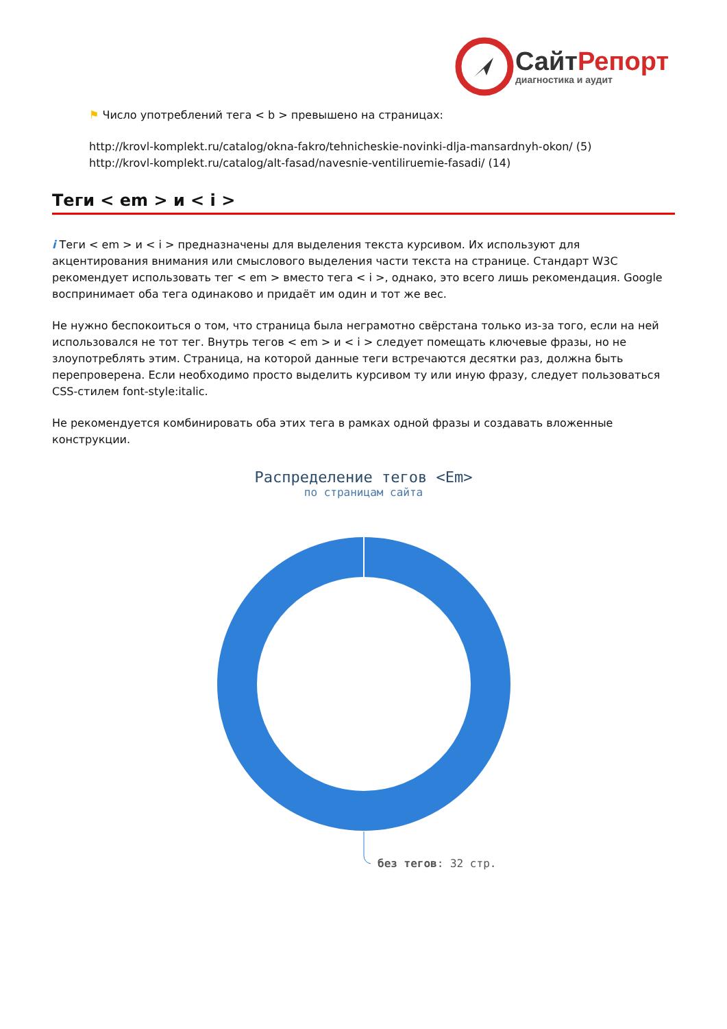СайтРепорт
диагностика и аудит
⚑ Число употреблений тега < b > превышено на страницах:
http://krovl-komplekt.ru/catalog/okna-fakro/tehnicheskie-novinki-dlja-mansardnyh-okon/ (5)
http://krovl-komplekt.ru/catalog/alt-fasad/navesnie-ventiliruemie-fasadi/ (14)
Теги < em > и < i >
i Теги < em > и < i > предназначены для выделения текста курсивом. Их используют для акцентирования внимания или смыслового выделения части текста на странице. Стандарт W3C рекомендует использовать тег < em > вместо тега < i >, однако, это всего лишь рекомендация. Google воспринимает оба тега одинаково и придаёт им один и тот же вес.
Не нужно беспокоиться о том, что страница была неграмотно свёрстана только из-за того, если на ней использовался не тот тег. Внутрь тегов < em > и < i > следует помещать ключевые фразы, но не злоупотреблять этим. Страница, на которой данные теги встречаются десятки раз, должна быть перепроверена. Если необходимо просто выделить курсивом ту или иную фразу, следует пользоваться CSS-стилем font-style:italic.
Не рекомендуется комбинировать оба этих тега в рамках одной фразы и создавать вложенные конструкции.
Распределение тегов <Em>
по страницам сайта
без тегов: 32 стр.